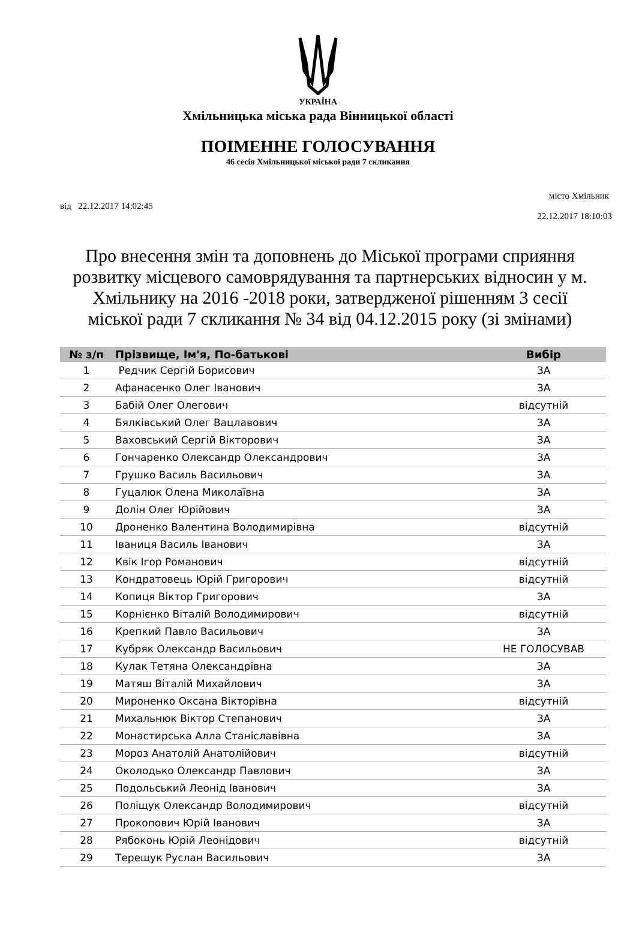УКРАЇНА
Хмільницька міська рада Вінницької області
ПОІМЕННЕ ГОЛОСУВАННЯ
46 сесія Хмільницької міської ради 7 скликання
місто Хмільник
від 22.12.2017 14:02:45
22.12.2017 18:10:03
Про внесення змін та доповнень до Міської програми сприяння розвитку місцевого самоврядування та партнерських відносин у м. Хмільнику на 2016 -2018 роки, затвердженої рішенням 3 сесії міської ради 7 скликання № 34 від 04.12.2015 року (зі змінами)
| № з/п | Прізвище, Ім'я, По-батькові | Вибір |
| --- | --- | --- |
| 1 | Редчик Сергій Борисович | ЗА |
| 2 | Афанасенко Олег Іванович | ЗА |
| 3 | Бабій Олег Олегович | відсутній |
| 4 | Бялківський Олег Вацлавович | ЗА |
| 5 | Ваховський Сергій Вікторович | ЗА |
| 6 | Гончаренко Олександр Олександрович | ЗА |
| 7 | Грушко Василь Васильович | ЗА |
| 8 | Гуцалюк Олена Миколаївна | ЗА |
| 9 | Долін Олег Юрійович | ЗА |
| 10 | Дроненко Валентина Володимирівна | відсутній |
| 11 | Іваниця Василь Іванович | ЗА |
| 12 | Квік Ігор Романович | відсутній |
| 13 | Кондратовець Юрій Григорович | відсутній |
| 14 | Копиця Віктор Григорович | ЗА |
| 15 | Корнієнко Віталій Володимирович | відсутній |
| 16 | Крепкий Павло Васильович | ЗА |
| 17 | Кубряк Олександр Васильович | НЕ ГОЛОСУВАВ |
| 18 | Кулак Тетяна Олександрівна | ЗА |
| 19 | Матяш Віталій Михайлович | ЗА |
| 20 | Мироненко Оксана Вікторівна | відсутній |
| 21 | Михальнюк Віктор Степанович | ЗА |
| 22 | Монастирська Алла Станіславівна | ЗА |
| 23 | Мороз Анатолій Анатолійович | відсутній |
| 24 | Околодько Олександр Павлович | ЗА |
| 25 | Подольський Леонід Іванович | ЗА |
| 26 | Поліщук Олександр Володимирович | відсутній |
| 27 | Прокопович Юрій Іванович | ЗА |
| 28 | Рябоконь Юрій Леонідович | відсутній |
| 29 | Терещук Руслан Васильович | ЗА |